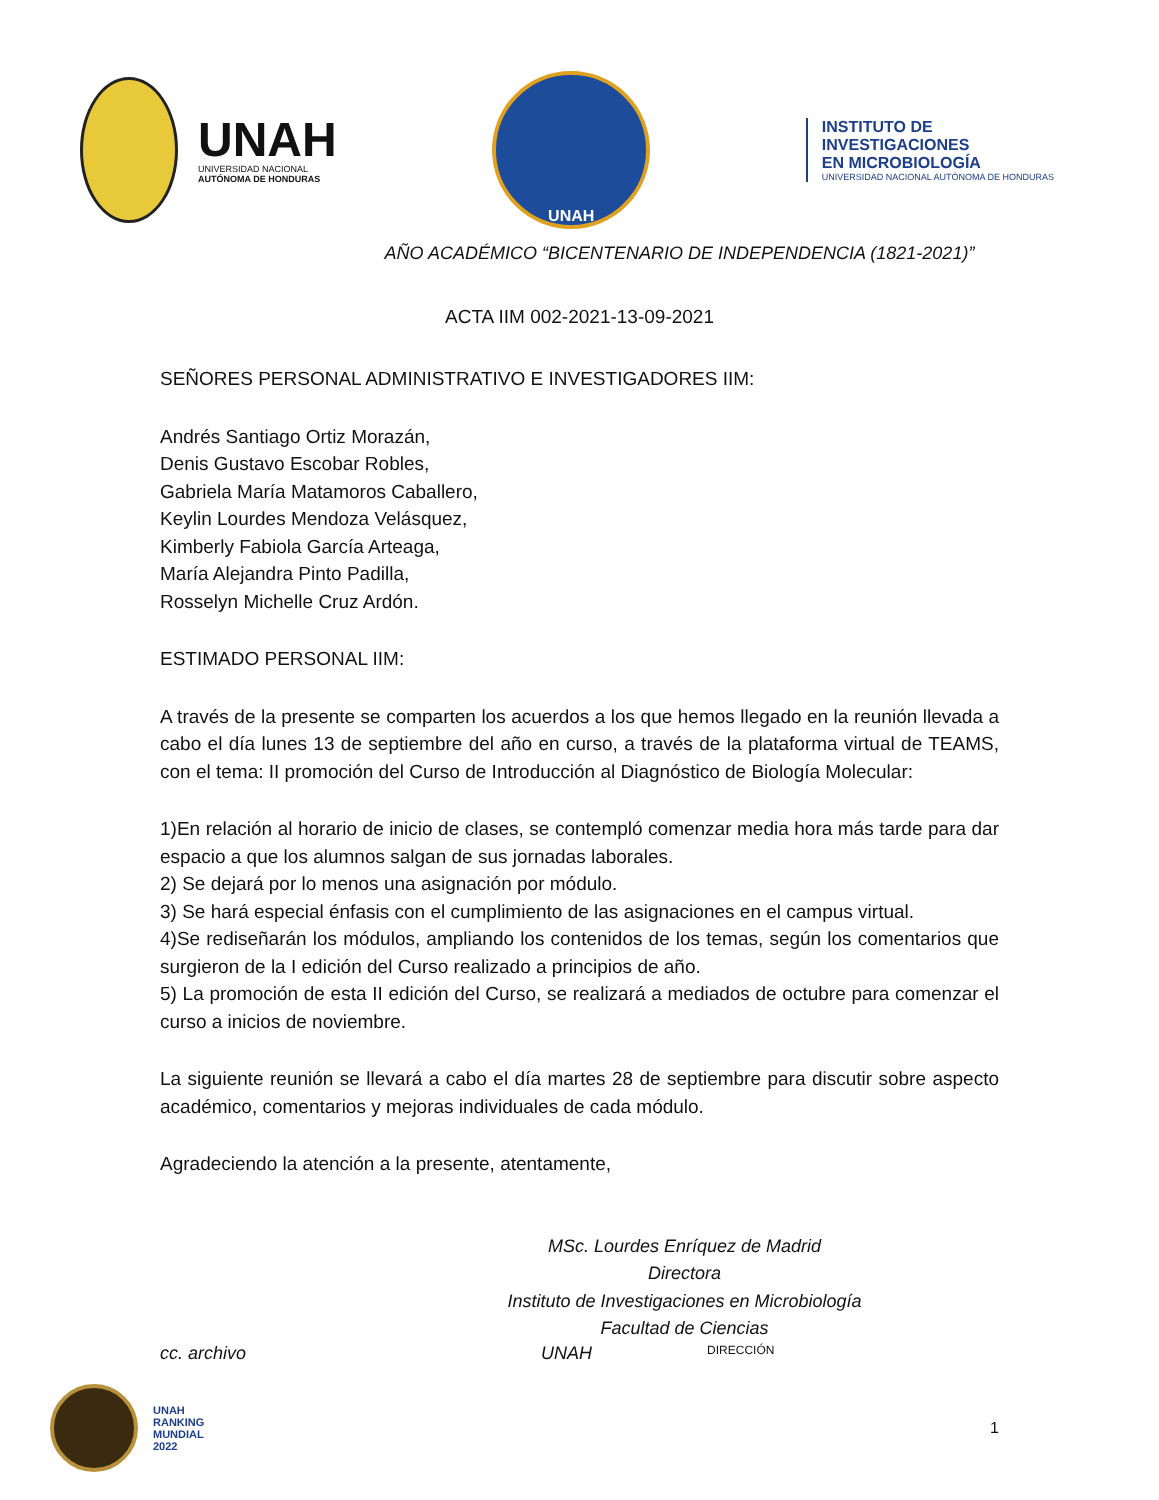UNAH
UNIVERSIDAD NACIONAL
AUTÓNOMA DE HONDURAS
UNAH
INSTITUTO DE
INVESTIGACIONES
EN MICROBIOLOGÍA
UNIVERSIDAD NACIONAL AUTÓNOMA DE HONDURAS
AÑO ACADÉMICO “BICENTENARIO DE INDEPENDENCIA (1821-2021)”
ACTA IIM 002-2021-13-09-2021
SEÑORES PERSONAL ADMINISTRATIVO E INVESTIGADORES IIM:
Andrés Santiago Ortiz Morazán,
Denis Gustavo Escobar Robles,
Gabriela María Matamoros Caballero,
Keylin Lourdes Mendoza Velásquez,
Kimberly Fabiola García Arteaga,
María Alejandra Pinto Padilla,
Rosselyn Michelle Cruz Ardón.
ESTIMADO PERSONAL IIM:
A través de la presente se comparten los acuerdos a los que hemos llegado en la reunión llevada a cabo el día lunes 13 de septiembre del año en curso, a través de la plataforma virtual de TEAMS, con el tema: II promoción del Curso de Introducción al Diagnóstico de Biología Molecular:
1)En relación al horario de inicio de clases, se contempló comenzar media hora más tarde para dar espacio a que los alumnos salgan de sus jornadas laborales.
2) Se dejará por lo menos una asignación por módulo.
3) Se hará especial énfasis con el cumplimiento de las asignaciones en el campus virtual.
4)Se rediseñarán los módulos, ampliando los contenidos de los temas, según los comentarios que surgieron de la I edición del Curso realizado a principios de año.
5) La promoción de esta II edición del Curso, se realizará a mediados de octubre para comenzar el curso a inicios de noviembre.
La siguiente reunión se llevará a cabo el día martes 28 de septiembre para discutir sobre aspecto académico, comentarios y mejoras individuales de cada módulo.
Agradeciendo la atención a la presente, atentamente,
MSc. Lourdes Enríquez de Madrid
Directora
Instituto de Investigaciones en Microbiología
Facultad de Ciencias
cc. archivo UNAH DIRECCIÓN
UNAH
RANKING
MUNDIAL
2022
1